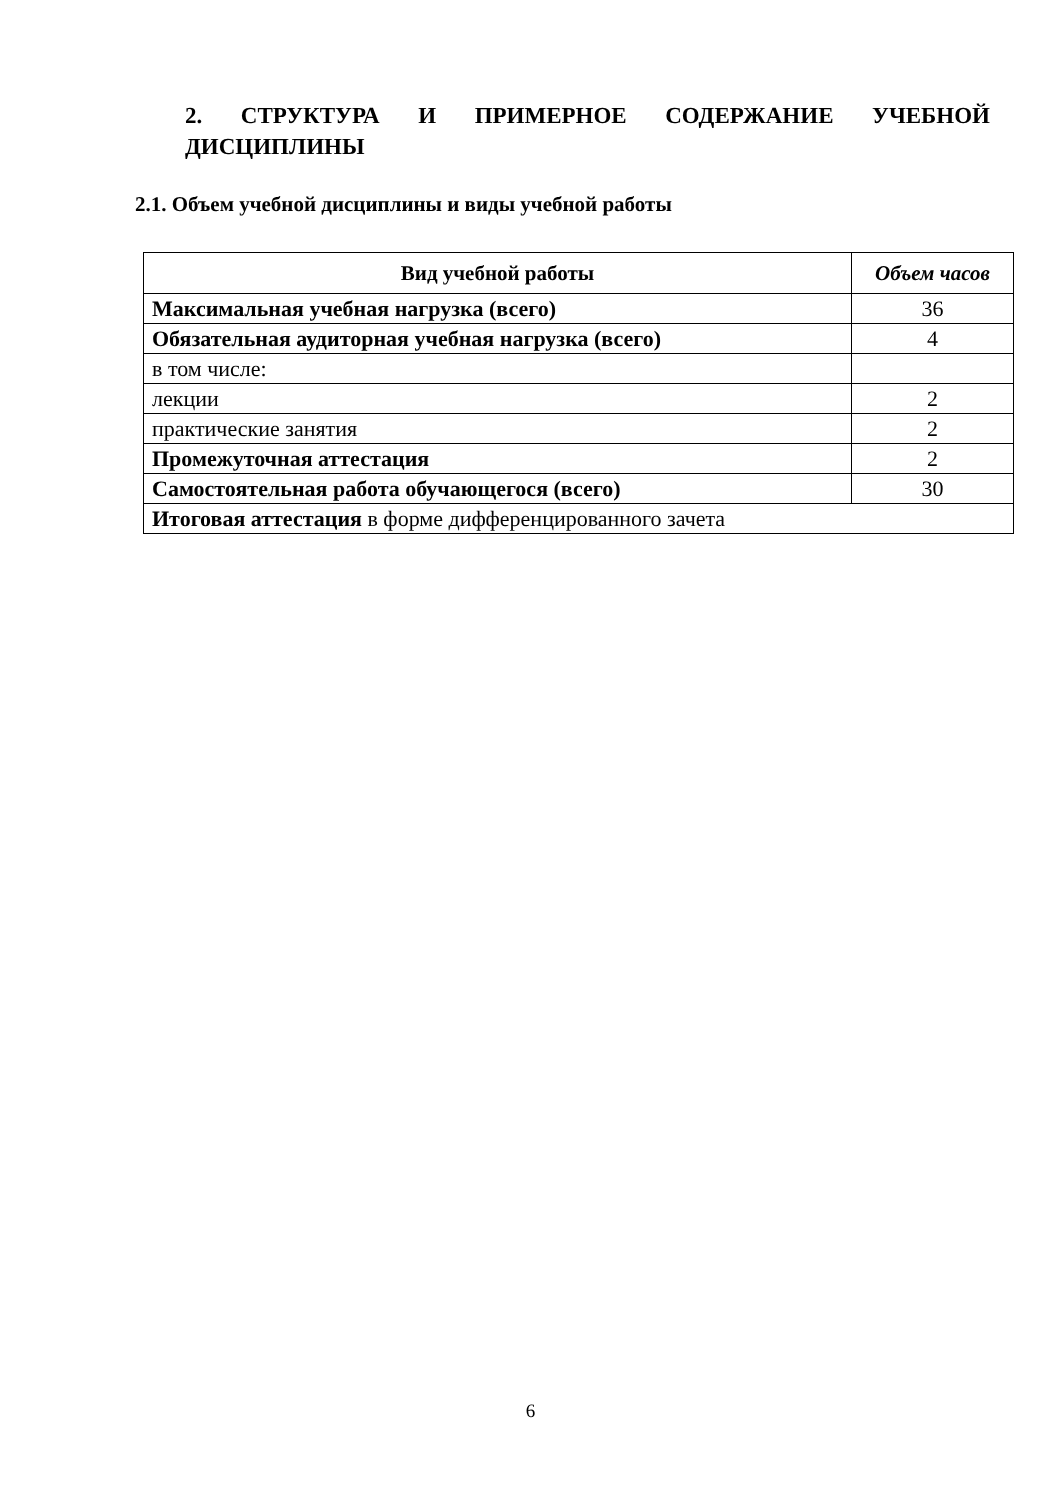2. СТРУКТУРА И ПРИМЕРНОЕ СОДЕРЖАНИЕ УЧЕБНОЙ ДИСЦИПЛИНЫ
2.1. Объем учебной дисциплины и виды учебной работы
| Вид учебной работы | Объем часов |
| --- | --- |
| Максимальная учебная нагрузка (всего) | 36 |
| Обязательная аудиторная учебная нагрузка (всего) | 4 |
| в том числе: | |
| лекции | 2 |
| практические занятия | 2 |
| Промежуточная аттестация | 2 |
| Самостоятельная работа обучающегося (всего) | 30 |
| Итоговая аттестация в форме дифференцированного зачета | |
6